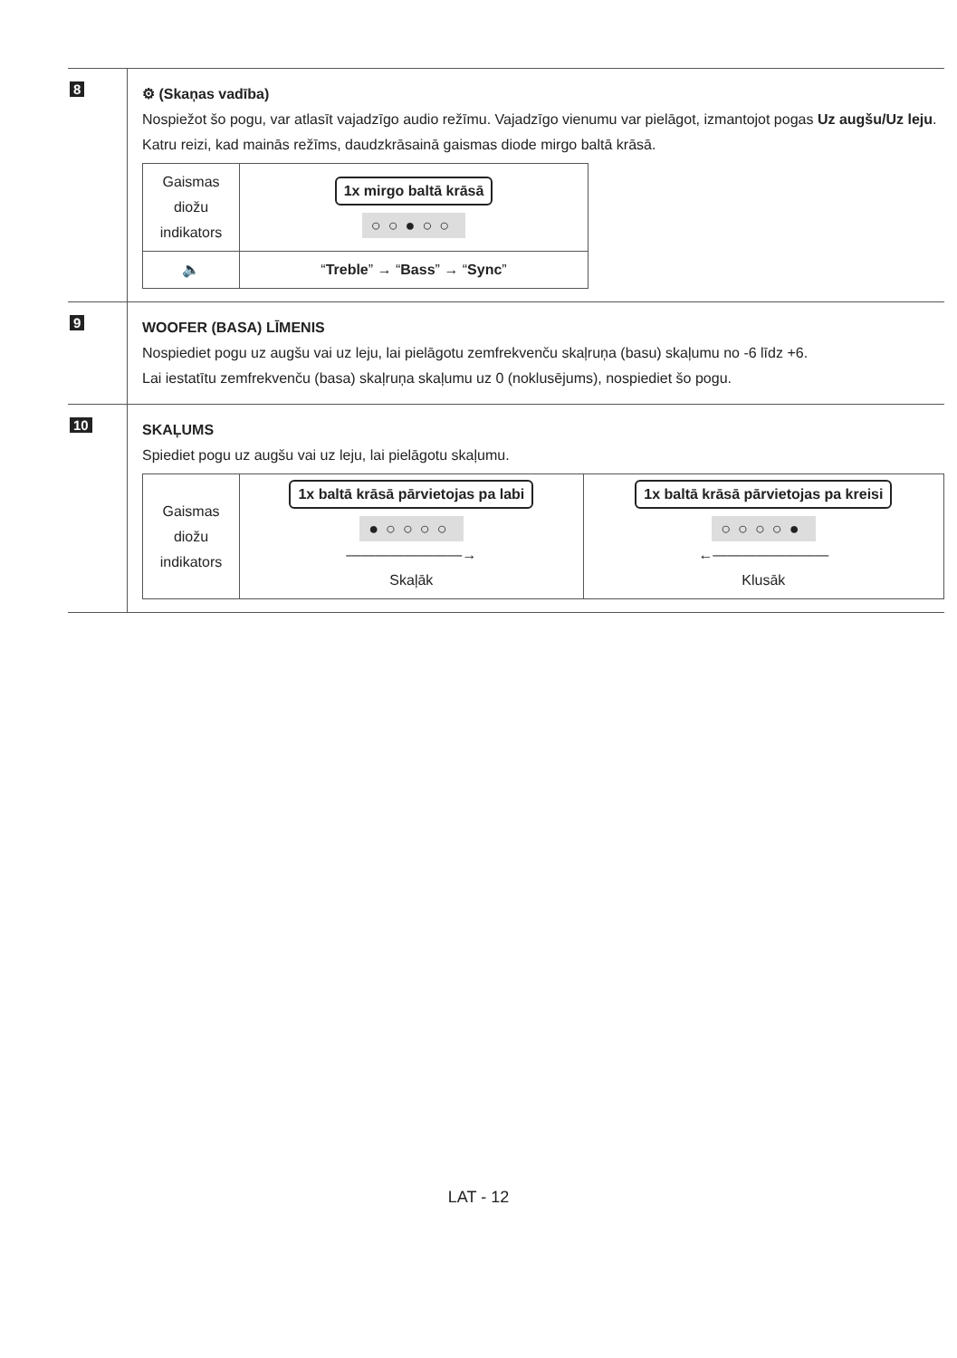| 8 | ⚙ (Skaņas vadība) Nospiežot šo pogu, var atlasīt vajadzīgo audio režīmu. Vajadzīgo vienumu var pielāgot, izmantojot pogas Uz augšu/Uz leju . Katru reizi, kad mainās režīms, daudzkrāsainā gaismas diode mirgo baltā krāsā. / Gaismas diožu indikators / 1x mirgo baltā krāsā ○○●○○ / / 🔈 / “ Treble ” → “ Bass ” → “ Sync ” / |
| 9 | WOOFER (BASA) LĪMENIS Nospiediet pogu uz augšu vai uz leju, lai pielāgotu zemfrekvenču skaļruņa (basu) skaļumu no -6 līdz +6. Lai iestatītu zemfrekvenču (basa) skaļruņa skaļumu uz 0 (noklusējums), nospiediet šo pogu. |
| 10 | SKAĻUMS Spiediet pogu uz augšu vai uz leju, lai pielāgotu skaļumu. / Gaismas diožu indikators / 1x baltā krāsā pārvietojas pa labi ●○○○○ ————————→ Skaļāk / 1x baltā krāsā pārvietojas pa kreisi ○○○○● ←———————— Klusāk / |
LAT - 12